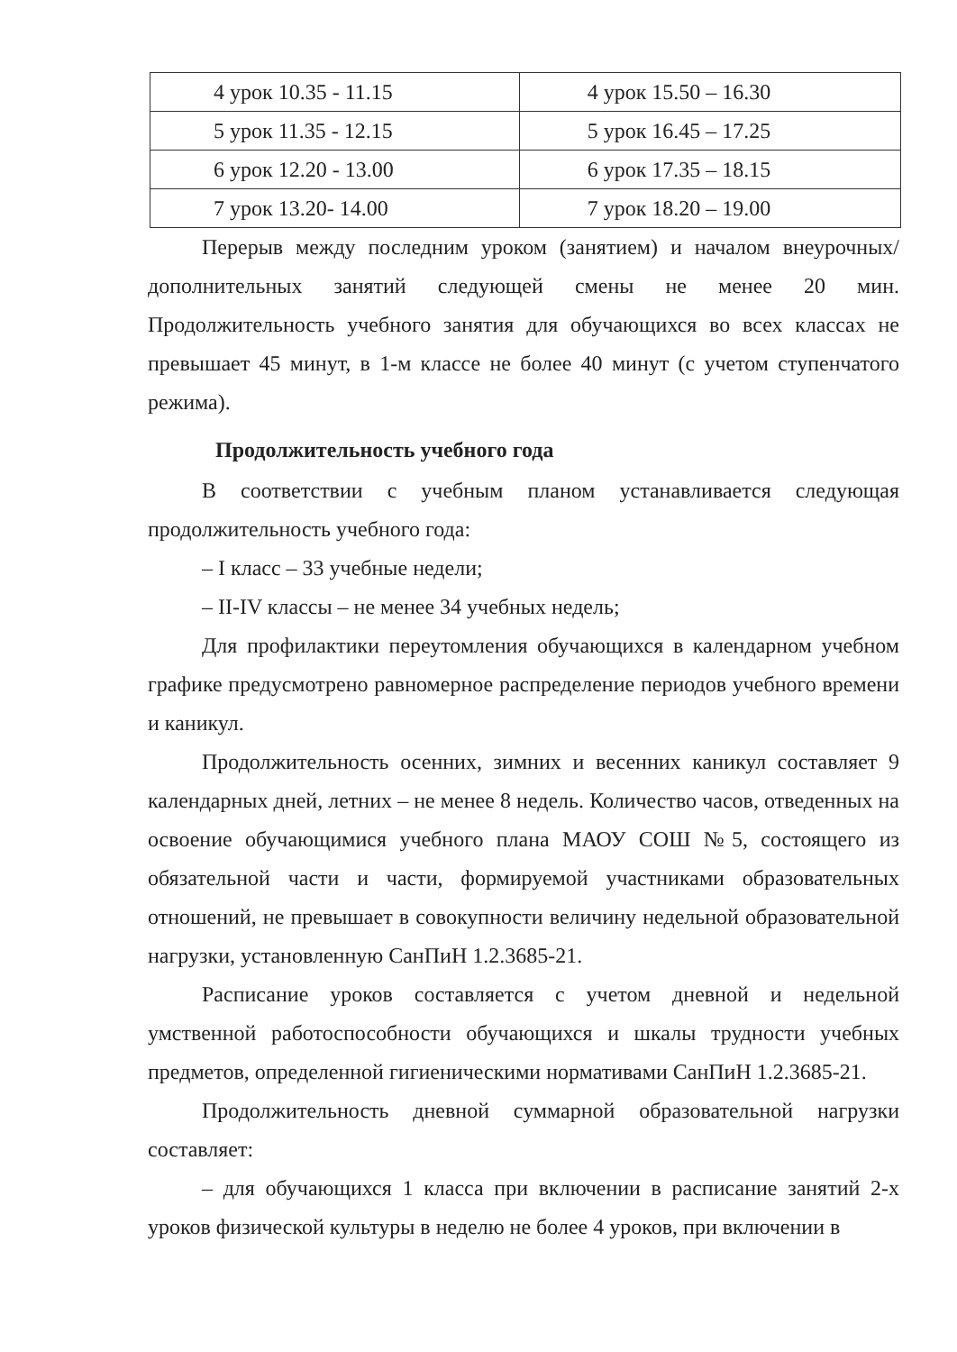| 4 урок 10.35 - 11.15 | 4 урок 15.50 – 16.30 |
| 5 урок 11.35 - 12.15 | 5 урок 16.45 – 17.25 |
| 6 урок 12.20 - 13.00 | 6 урок 17.35 – 18.15 |
| 7 урок 13.20- 14.00 | 7 урок 18.20 – 19.00 |
Перерыв между последним уроком (занятием) и началом внеурочных/дополнительных занятий следующей смены не менее 20 мин. Продолжительность учебного занятия для обучающихся во всех классах не превышает 45 минут, в 1-м классе не более 40 минут (с учетом ступенчатого режима).
Продолжительность учебного года
В соответствии с учебным планом устанавливается следующая продолжительность учебного года:
– I класс – 33 учебные недели;
– II-IV классы – не менее 34 учебных недель;
Для профилактики переутомления обучающихся в календарном учебном графике предусмотрено равномерное распределение периодов учебного времени и каникул.
Продолжительность осенних, зимних и весенних каникул составляет 9 календарных дней, летних – не менее 8 недель. Количество часов, отведенных на освоение обучающимися учебного плана МАОУ СОШ №5, состоящего из обязательной части и части, формируемой участниками образовательных отношений, не превышает в совокупности величину недельной образовательной нагрузки, установленную СанПиН 1.2.3685-21.
Расписание уроков составляется с учетом дневной и недельной умственной работоспособности обучающихся и шкалы трудности учебных предметов, определенной гигиеническими нормативами СанПиН 1.2.3685-21.
Продолжительность дневной суммарной образовательной нагрузки составляет:
– для обучающихся 1 класса при включении в расписание занятий 2-х уроков физической культуры в неделю не более 4 уроков, при включении в